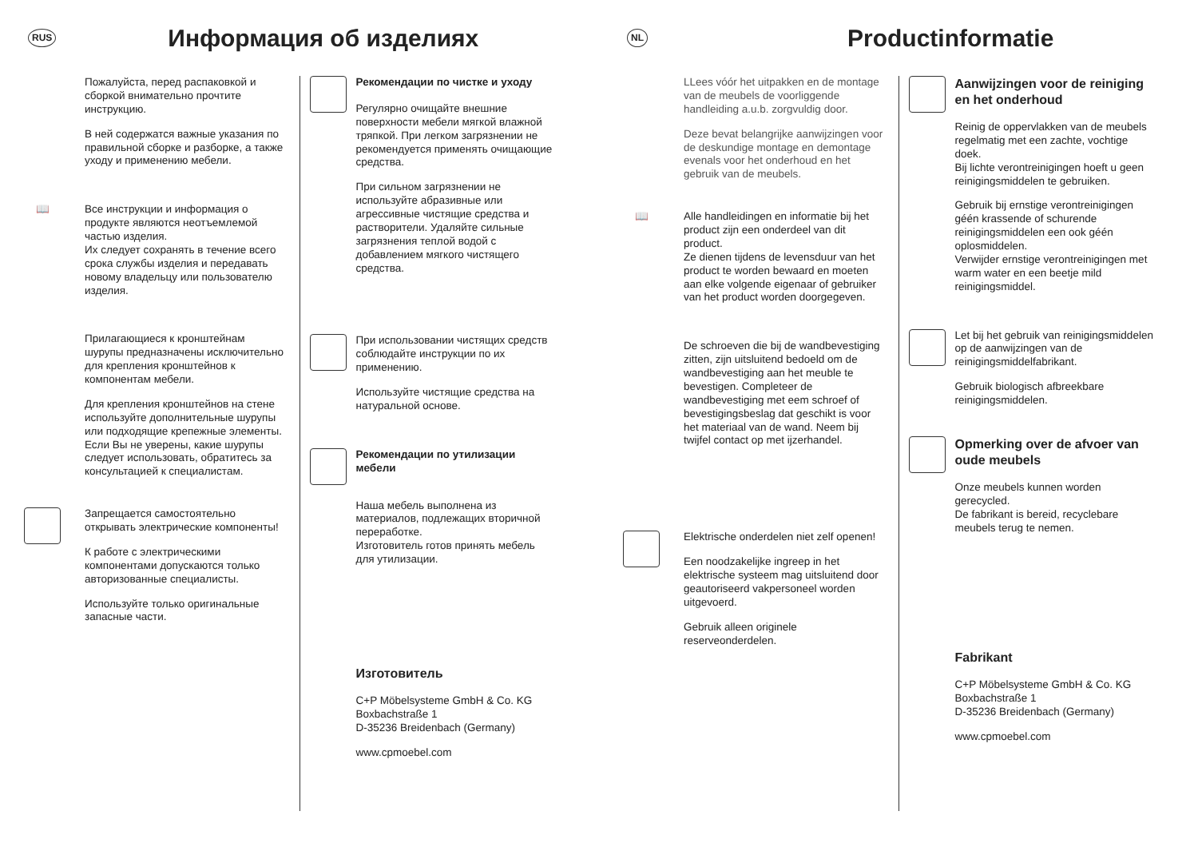RUS
Информация об изделиях
Пожалуйста, перед распаковкой и сборкой внимательно прочтите инструкцию.
В ней содержатся важные указания по правильной сборке и разборке, а также уходу и применению мебели.
📖 Все инструкции и информация о продукте являются неотъемлемой частью изделия.
Их следует сохранять в течение всего срока службы изделия и передавать новому владельцу или пользователю изделия.
Прилагающиеся к кронштейнам шурупы предназначены исключительно для крепления кронштейнов к компонентам мебели.
Для крепления кронштейнов на стене используйте дополнительные шурупы или подходящие крепежные элементы. Если Вы не уверены, какие шурупы следует использовать, обратитесь за консультацией к специалистам.
Запрещается самостоятельно открывать электрические компоненты!
К работе с электрическими компонентами допускаются только авторизованные специалисты.
Используйте только оригинальные запасные части.
Рекомендации по чистке и уходу
Регулярно очищайте внешние поверхности мебели мягкой влажной тряпкой. При легком загрязнении не рекомендуется применять очищающие средства.
При сильном загрязнении не используйте абразивные или агрессивные чистящие средства и растворители. Удаляйте сильные загрязнения теплой водой с добавлением мягкого чистящего средства.
При использовании чистящих средств соблюдайте инструкции по их применению.
Используйте чистящие средства на натуральной основе.
Рекомендации по утилизации мебели
Наша мебель выполнена из материалов, подлежащих вторичной переработке.
Изготовитель готов принять мебель для утилизации.
Изготовитель
C+P Möbelsysteme GmbH & Co. KG
Boxbachstraße 1
D-35236 Breidenbach (Germany)
www.cpmoebel.com
NL
Productinformatie
LLees vóór het uitpakken en de montage van de meubels de voorliggende handleiding a.u.b. zorgvuldig door.
Deze bevat belangrijke aanwijzingen voor de deskundige montage en demontage evenals voor het onderhoud en het gebruik van de meubels.
📖 Alle handleidingen en informatie bij het product zijn een onderdeel van dit product.
Ze dienen tijdens de levensduur van het product te worden bewaard en moeten aan elke volgende eigenaar of gebruiker van het product worden doorgegeven.
De schroeven die bij de wandbevestiging zitten, zijn uitsluitend bedoeld om de wandbevestiging aan het meuble te bevestigen. Completeer de wandbevestiging met eem schroef of bevestigingsbeslag dat geschikt is voor het materiaal van de wand. Neem bij twijfel contact op met ijzerhandel.
Elektrische onderdelen niet zelf openen!
Een noodzakelijke ingreep in het elektrische systeem mag uitsluitend door geautoriseerd vakpersoneel worden uitgevoerd.
Gebruik alleen originele reserveonderdelen.
Aanwijzingen voor de reiniging en het onderhoud
Reinig de oppervlakken van de meubels regelmatig met een zachte, vochtige doek.
Bij lichte verontreinigingen hoeft u geen reinigingsmiddelen te gebruiken.
Gebruik bij ernstige verontreinigingen géén krassende of schurende reinigingsmiddelen een ook géén oplosmiddelen.
Verwijder ernstige verontreinigingen met warm water en een beetje mild reinigingsmiddel.
Let bij het gebruik van reinigingsmiddelen op de aanwijzingen van de reinigingsmiddelfabrikant.
Gebruik biologisch afbreekbare reinigingsmiddelen.
Opmerking over de afvoer van oude meubels
Onze meubels kunnen worden gerecycled.
De fabrikant is bereid, recyclebare meubels terug te nemen.
Fabrikant
C+P Möbelsysteme GmbH & Co. KG
Boxbachstraße 1
D-35236 Breidenbach (Germany)
www.cpmoebel.com